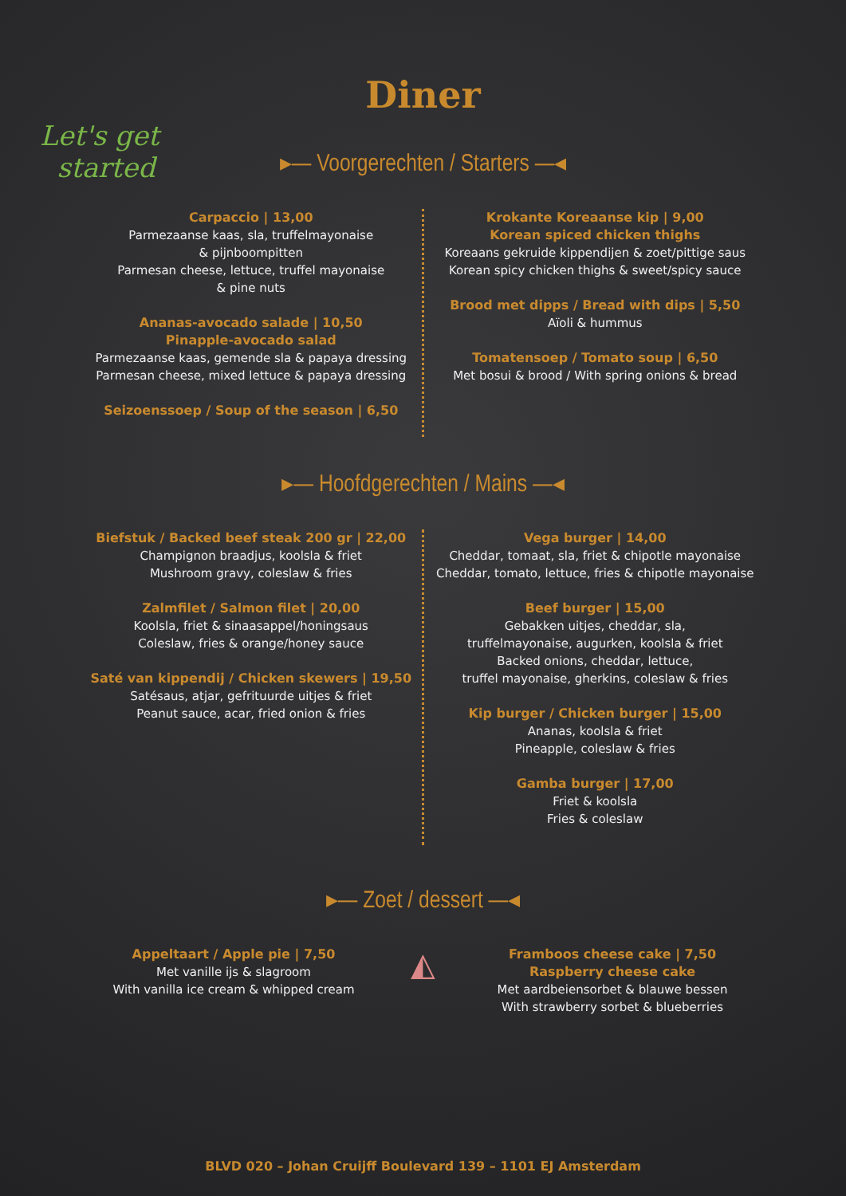Let's get
started
Diner
▸— Voorgerechten / Starters —◂
Carpaccio | 13,00
Parmezaanse kaas, sla, truffelmayonaise
& pijnboompitten
Parmesan cheese, lettuce, truffel mayonaise
& pine nuts
Ananas-avocado salade | 10,50
Pinapple-avocado salad
Parmezaanse kaas, gemende sla & papaya dressing
Parmesan cheese, mixed lettuce & papaya dressing
Seizoenssoep / Soup of the season | 6,50
Krokante Koreaanse kip | 9,00
Korean spiced chicken thighs
Koreaans gekruide kippendijen & zoet/pittige saus
Korean spicy chicken thighs & sweet/spicy sauce
Brood met dipps / Bread with dips | 5,50
Aïoli & hummus
Tomatensoep / Tomato soup | 6,50
Met bosui & brood / With spring onions & bread
▸— Hoofdgerechten / Mains —◂
Biefstuk / Backed beef steak 200 gr | 22,00
Champignon braadjus, koolsla & friet
Mushroom gravy, coleslaw & fries
Zalmfilet / Salmon filet | 20,00
Koolsla, friet & sinaasappel/honingsaus
Coleslaw, fries & orange/honey sauce
Saté van kippendij / Chicken skewers | 19,50
Satésaus, atjar, gefrituurde uitjes & friet
Peanut sauce, acar, fried onion & fries
Vega burger | 14,00
Cheddar, tomaat, sla, friet & chipotle mayonaise
Cheddar, tomato, lettuce, fries & chipotle mayonaise
Beef burger | 15,00
Gebakken uitjes, cheddar, sla,
truffelmayonaise, augurken, koolsla & friet
Backed onions, cheddar, lettuce,
truffel mayonaise, gherkins, coleslaw & fries
Kip burger / Chicken burger | 15,00
Ananas, koolsla & friet
Pineapple, coleslaw & fries
Gamba burger | 17,00
Friet & koolsla
Fries & coleslaw
▸— Zoet / dessert —◂
Appeltaart / Apple pie | 7,50
Met vanille ijs & slagroom
With vanilla ice cream & whipped cream
◭
Framboos cheese cake | 7,50
Raspberry cheese cake
Met aardbeiensorbet & blauwe bessen
With strawberry sorbet & blueberries
BLVD 020 – Johan Cruijff Boulevard 139 – 1101 EJ Amsterdam